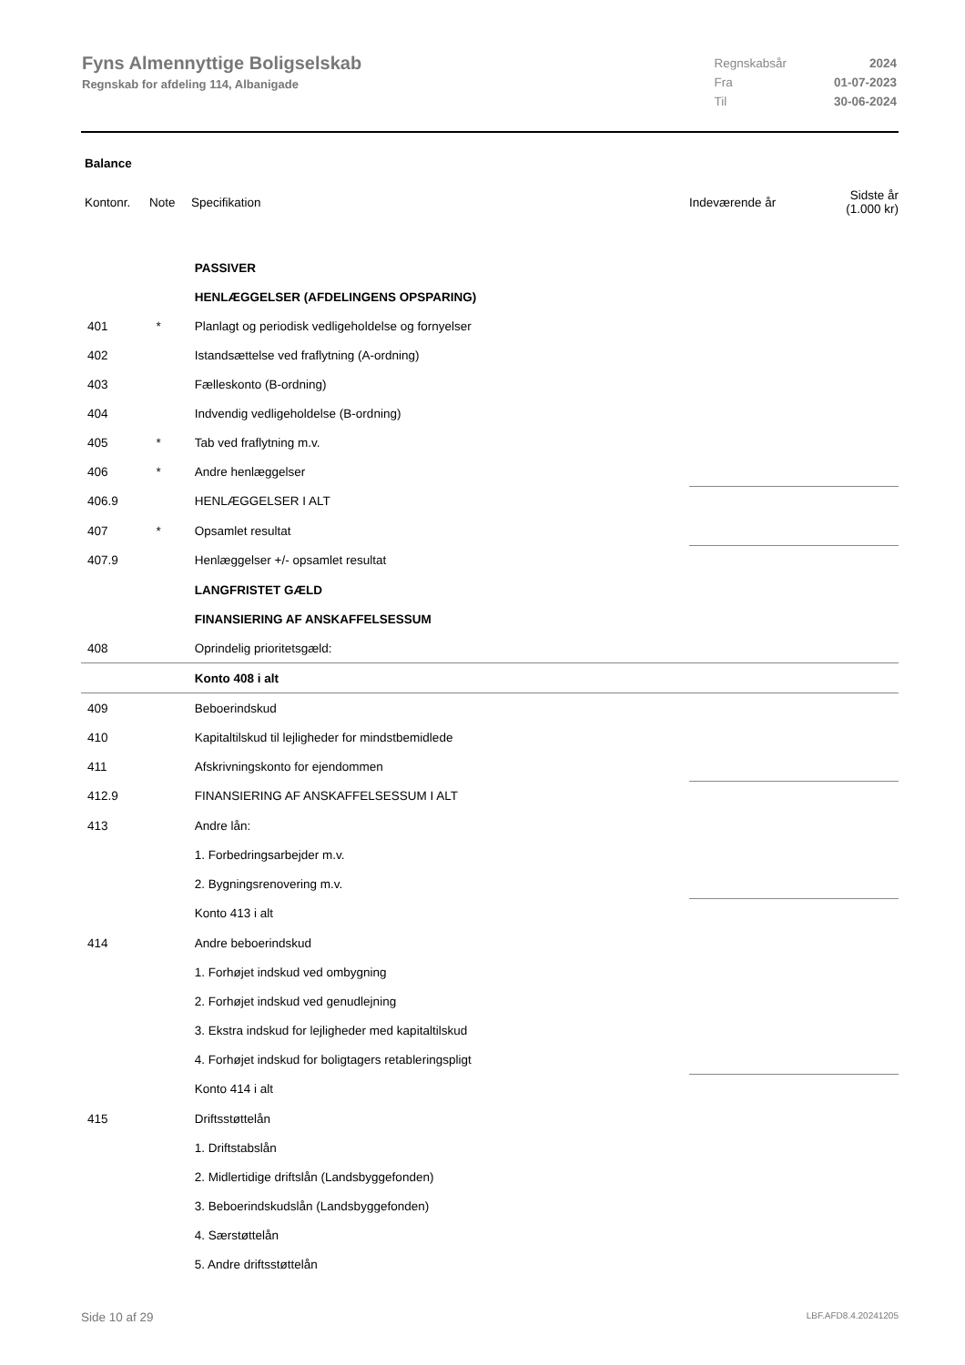Fyns Almennyttige Boligselskab
Regnskab for afdeling 114, Albanigade
| Regnskabsår | 2024 |
| Fra | 01-07-2023 |
| Til | 30-06-2024 |
Balance
| Kontonr. | Note | Specifikation | Indeværende år | Sidste år (1.000 kr) |
| --- | --- | --- | --- | --- |
| | | PASSIVER | | |
| | | HENLÆGGELSER (AFDELINGENS OPSPARING) | | |
| 401 | * | Planlagt og periodisk vedligeholdelse og fornyelser | | |
| 402 | | Istandsættelse ved fraflytning (A-ordning) | | |
| 403 | | Fælleskonto (B-ordning) | | |
| 404 | | Indvendig vedligeholdelse (B-ordning) | | |
| 405 | * | Tab ved fraflytning m.v. | | |
| 406 | * | Andre henlæggelser | | |
| 406.9 | | HENLÆGGELSER I ALT | | |
| 407 | * | Opsamlet resultat | | |
| 407.9 | | Henlæggelser +/- opsamlet resultat | | |
| | | LANGFRISTET GÆLD | | |
| | | FINANSIERING AF ANSKAFFELSESSUM | | |
| 408 | | Oprindelig prioritetsgæld: | | |
| | | Konto 408 i alt | | |
| 409 | | Beboerindskud | | |
| 410 | | Kapitaltilskud til lejligheder for mindstbemidlede | | |
| 411 | | Afskrivningskonto for ejendommen | | |
| 412.9 | | FINANSIERING AF ANSKAFFELSESSUM I ALT | | |
| 413 | | Andre lån: | | |
| | | 1. Forbedringsarbejder m.v. | | |
| | | 2. Bygningsrenovering m.v. | | |
| | | Konto 413 i alt | | |
| 414 | | Andre beboerindskud | | |
| | | 1. Forhøjet indskud ved ombygning | | |
| | | 2. Forhøjet indskud ved genudlejning | | |
| | | 3. Ekstra indskud for lejligheder med kapitaltilskud | | |
| | | 4. Forhøjet indskud for boligtagers retableringspligt | | |
| | | Konto 414 i alt | | |
| 415 | | Driftsstøttelån | | |
| | | 1. Driftstabslån | | |
| | | 2. Midlertidige driftslån (Landsbyggefonden) | | |
| | | 3. Beboerindskudslån (Landsbyggefonden) | | |
| | | 4. Særstøttelån | | |
| | | 5. Andre driftsstøttelån | | |
Side 10 af 29 LBF.AFD8.4.20241205